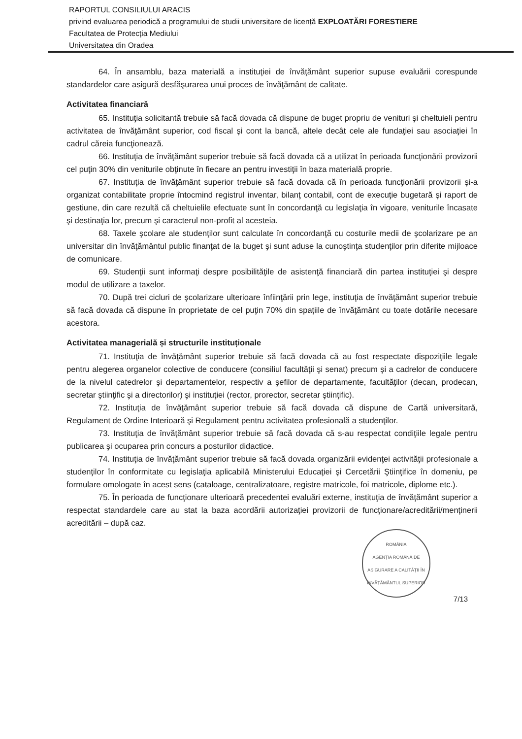RAPORTUL CONSILIULUI ARACIS
privind evaluarea periodică a programului de studii universitare de licență EXPLOATĂRI FORESTIERE
Facultatea de Protecția Mediului
Universitatea din Oradea
64. În ansamblu, baza materială a instituţiei de învăţământ superior supuse evaluării corespunde standardelor care asigură desfăşurarea unui proces de învăţământ de calitate.
Activitatea financiară
65. Instituţia solicitantă trebuie să facă dovada că dispune de buget propriu de venituri şi cheltuieli pentru activitatea de învăţământ superior, cod fiscal şi cont la bancă, altele decât cele ale fundaţiei sau asociaţiei în cadrul căreia funcţionează.
66. Instituţia de învăţământ superior trebuie să facă dovada că a utilizat în perioada funcţionării provizorii cel puţin 30% din veniturile obţinute în fiecare an pentru investiţii în baza materială proprie.
67. Instituţia de învăţământ superior trebuie să facă dovada că în perioada funcţionării provizorii şi-a organizat contabilitate proprie întocmind registrul inventar, bilanţ contabil, cont de execuţie bugetară şi raport de gestiune, din care rezultă că cheltuielile efectuate sunt în concordanţă cu legislaţia în vigoare, veniturile încasate şi destinaţia lor, precum şi caracterul non-profit al acesteia.
68. Taxele şcolare ale studenţilor sunt calculate în concordanţă cu costurile medii de şcolarizare pe an universitar din învăţământul public finanţat de la buget şi sunt aduse la cunoştinţa studenţilor prin diferite mijloace de comunicare.
69. Studenţii sunt informaţi despre posibilităţile de asistenţă financiară din partea instituţiei şi despre modul de utilizare a taxelor.
70. După trei cicluri de şcolarizare ulterioare înfiinţării prin lege, instituţia de învăţământ superior trebuie să facă dovada că dispune în proprietate de cel puţin 70% din spaţiile de învăţământ cu toate dotările necesare acestora.
Activitatea managerială și structurile instituționale
71. Instituţia de învăţământ superior trebuie să facă dovada că au fost respectate dispoziţiile legale pentru alegerea organelor colective de conducere (consiliul facultăţii şi senat) precum şi a cadrelor de conducere de la nivelul catedrelor şi departamentelor, respectiv a şefilor de departamente, facultăţilor (decan, prodecan, secretar ştiinţific şi a directorilor) şi instituţiei (rector, prorector, secretar ştiinţific).
72. Instituţia de învăţământ superior trebuie să facă dovada că dispune de Cartă universitară, Regulament de Ordine Interioară şi Regulament pentru activitatea profesională a studenţilor.
73. Instituţia de învăţământ superior trebuie să facă dovada că s-au respectat condiţiile legale pentru publicarea şi ocuparea prin concurs a posturilor didactice.
74. Instituţia de învăţământ superior trebuie să facă dovada organizării evidenţei activităţii profesionale a studenţilor în conformitate cu legislaţia aplicabilă Ministerului Educaţiei şi Cercetării Ştiinţifice în domeniu, pe formulare omologate în acest sens (cataloage, centralizatoare, registre matricole, foi matricole, diplome etc.).
75. În perioada de funcţionare ulterioară precedentei evaluări externe, instituţia de învăţământ superior a respectat standardele care au stat la baza acordării autorizaţiei provizorii de funcţionare/acreditării/menţinerii acreditării – după caz.
ROMÂNIA
AGENȚIA ROMÂNĂ DE ASIGURARE A CALITĂȚII ÎN ÎNVĂȚĂMÂNTUL SUPERIOR
7/13